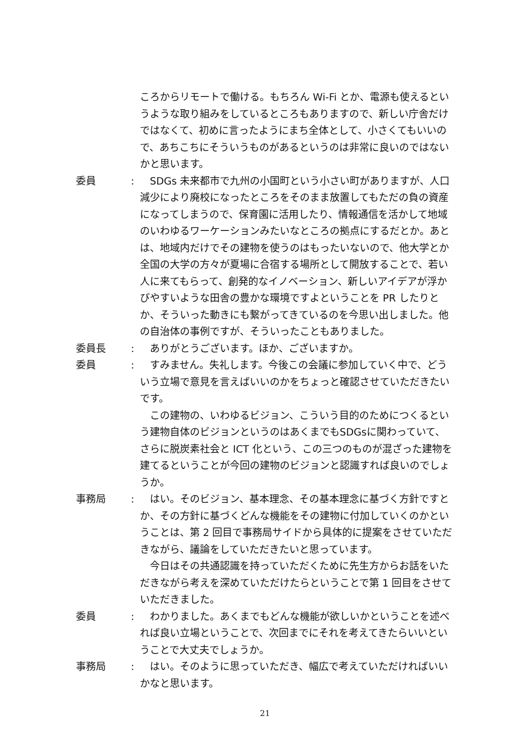ころからリモートで働ける。もちろん Wi-Fi とか、電源も使えるというような取り組みをしているところもありますので、新しい庁舎だけではなくて、初めに言ったようにまち全体として、小さくてもいいので、あちこちにそういうものがあるというのは非常に良いのではないかと思います。
委員 : 　SDGs 未来都市で九州の小国町という小さい町がありますが、人口減少により廃校になったところをそのまま放置してもただの負の資産になってしまうので、保育園に活用したり、情報通信を活かして地域のいわゆるワーケーションみたいなところの拠点にするだとか。あとは、地域内だけでその建物を使うのはもったいないので、他大学とか全国の大学の方々が夏場に合宿する場所として開放することで、若い人に来てもらって、創発的なイノベーション、新しいアイデアが浮かびやすいような田舎の豊かな環境ですよということを PR したりとか、そういった動きにも繋がってきているのを今思い出しました。他の自治体の事例ですが、そういったこともありました。
委員長 : 　ありがとうございます。ほか、ございますか。
委員 : 　すみません。失礼します。今後この会議に参加していく中で、どういう立場で意見を言えばいいのかをちょっと確認させていただきたいです。
　この建物の、いわゆるビジョン、こういう目的のためにつくるという建物自体のビジョンというのはあくまでもSDGsに関わっていて、さらに脱炭素社会と ICT 化という、この三つのものが混ざった建物を建てるということが今回の建物のビジョンと認識すれば良いのでしょうか。
事務局 : 　はい。そのビジョン、基本理念、その基本理念に基づく方針ですとか、その方針に基づくどんな機能をその建物に付加していくのかということは、第 2 回目で事務局サイドから具体的に提案をさせていただきながら、議論をしていただきたいと思っています。
　今日はその共通認識を持っていただくために先生方からお話をいただきながら考えを深めていただけたらということで第 1 回目をさせていただきました。
委員 : 　わかりました。あくまでもどんな機能が欲しいかということを述べれば良い立場ということで、次回までにそれを考えてきたらいいということで大丈夫でしょうか。
事務局 : 　はい。そのように思っていただき、幅広で考えていただければいいかなと思います。
21